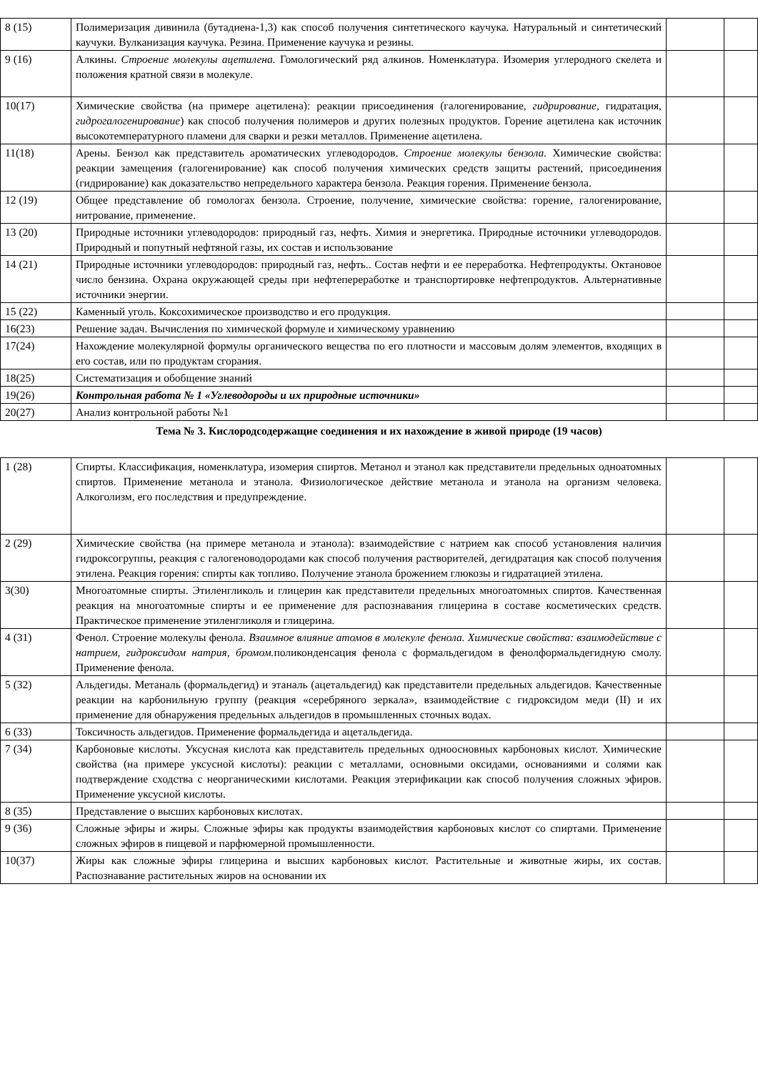| 8 (15) | Полимеризация дивинила (бутадиена-1,3) как способ получения синтетического каучука. Натуральный и синтетический каучуки. Вулканизация каучука. Резина. Применение каучука и резины. | | |
| 9 (16) | Алкины. Строение молекулы ацетилена. Гомологический ряд алкинов. Номенклатура. Изомерия углеродного скелета и положения кратной связи в молекуле. | | |
| 10(17) | Химические свойства (на примере ацетилена): реакции присоединения (галогенирование, гидрирование , гидратация, гидрогалогенирование ) как способ получения полимеров и других полезных продуктов. Горение ацетилена как источник высокотемпературного пламени для сварки и резки металлов. Применение ацетилена. | | |
| 11(18) | Арены. Бензол как представитель ароматических углеводородов. Строение молекулы бензола. Химические свойства: реакции замещения (галогенирование) как способ получения химических средств защиты растений, присоединения (гидрирование) как доказательство непредельного характера бензола. Реакция горения. Применение бензола. | | |
| 12 (19) | Общее представление об гомологах бензола. Строение, получение, химические свойства: горение, галогенирование, нитрование, применение. | | |
| 13 (20) | Природные источники углеводородов: природный газ, нефть. Химия и энергетика. Природные источники углеводородов. Природный и попутный нефтяной газы, их состав и использование | | |
| 14 (21) | Природные источники углеводородов: природный газ, нефть.. Состав нефти и ее переработка. Нефтепродукты. Октановое число бензина. Охрана окружающей среды при нефтепереработке и транспортировке нефтепродуктов. Альтернативные источники энергии. | | |
| 15 (22) | Каменный уголь. Коксохимическое производство и его продукция. | | |
| 16(23) | Решение задач. Вычисления по химической формуле и химическому уравнению | | |
| 17(24) | Нахождение молекулярной формулы органического вещества по его плотности и массовым долям элементов, входящих в его состав, или по продуктам сгорания. | | |
| 18(25) | Систематизация и обобщение знаний | | |
| 19(26) | Контрольная работа № 1 «Углеводороды и их природные источники» | | |
| 20(27) | Анализ контрольной работы №1 | | |
Тема № 3. Кислородсодержащие соединения и их нахождение в живой природе (19 часов)
| 1 (28) | Спирты. Классификация, номенклатура, изомерия спиртов. Метанол и этанол как представители предельных одноатомных спиртов. Применение метанола и этанола. Физиологическое действие метанола и этанола на организм человека. Алкоголизм, его последствия и предупреждение. | | |
| 2 (29) | Химические свойства (на примере метанола и этанола): взаимодействие с натрием как способ установления наличия гидроксогруппы, реакция с галогеноводородами как способ получения растворителей, дегидратация как способ получения этилена. Реакция горения: спирты как топливо. Получение этанола брожением глюкозы и гидратацией этилена. | | |
| 3(30) | Многоатомные спирты. Этиленгликоль и глицерин как представители предельных многоатомных спиртов. Качественная реакция на многоатомные спирты и ее применение для распознавания глицерина в составе косметических средств. Практическое применение этиленгликоля и глицерина. | | |
| 4 (31) | Фенол. Строение молекулы фенола. Взаимное влияние атомов в молекуле фенола. Химические свойства: взаимодействие с натрием, гидроксидом натрия, бромом. поликонденсация фенола с формальдегидом в фенолформальдегидную смолу. Применение фенола. | | |
| 5 (32) | Альдегиды. Метаналь (формальдегид) и этаналь (ацетальдегид) как представители предельных альдегидов. Качественные реакции на карбонильную группу (реакция «серебряного зеркала», взаимодействие с гидроксидом меди (II) и их применение для обнаружения предельных альдегидов в промышленных сточных водах. | | |
| 6 (33) | Токсичность альдегидов. Применение формальдегида и ацетальдегида. | | |
| 7 (34) | Карбоновые кислоты. Уксусная кислота как представитель предельных одноосновных карбоновых кислот. Химические свойства (на примере уксусной кислоты): реакции с металлами, основными оксидами, основаниями и солями как подтверждение сходства с неорганическими кислотами. Реакция этерификации как способ получения сложных эфиров. Применение уксусной кислоты. | | |
| 8 (35) | Представление о высших карбоновых кислотах. | | |
| 9 (36) | Сложные эфиры и жиры. Сложные эфиры как продукты взаимодействия карбоновых кислот со спиртами. Применение сложных эфиров в пищевой и парфюмерной промышленности. | | |
| 10(37) | Жиры как сложные эфиры глицерина и высших карбоновых кислот. Растительные и животные жиры, их состав. Распознавание растительных жиров на основании их | | |